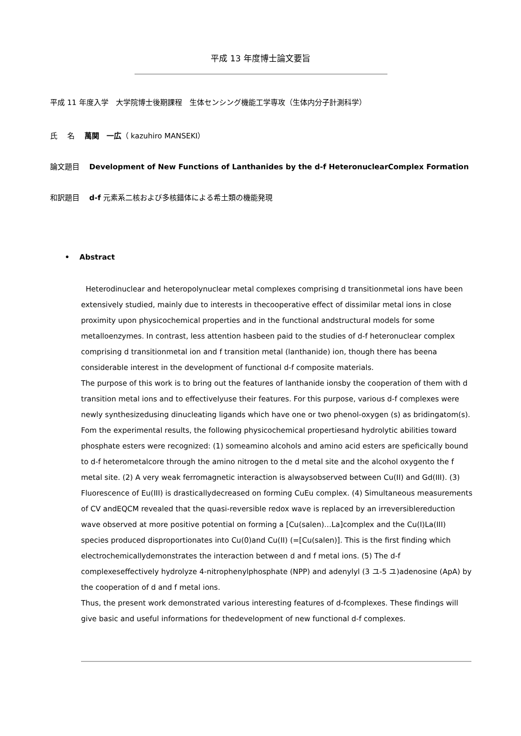平成 13 年度博士論文要旨
平成 11 年度入学　大学院博士後期課程　生体センシング機能工学専攻（生体内分子計測科学）
氏　 名　 萬関　一広（ kazuhiro MANSEKI）
論文題目　 Development of New Functions of Lanthanides by the d-f HeteronuclearComplex Formation
和訳題目　 d-f 元素系二核および多核錯体による希土類の機能発現
•　 Abstract
Heterodinuclear and heteropolynuclear metal complexes comprising d transitionmetal ions have been extensively studied, mainly due to interests in thecooperative effect of dissimilar metal ions in close proximity upon physicochemical properties and in the functional andstructural models for some metalloenzymes. In contrast, less attention hasbeen paid to the studies of d-f heteronuclear complex comprising d transitionmetal ion and f transition metal (lanthanide) ion, though there has beena considerable interest in the development of functional d-f composite materials.
The purpose of this work is to bring out the features of lanthanide ionsby the cooperation of them with d transition metal ions and to effectivelyuse their features. For this purpose, various d-f complexes were newly synthesizedusing dinucleating ligands which have one or two phenol-oxygen (s) as bridingatom(s). Fom the experimental results, the following physicochemical propertiesand hydrolytic abilities toward phosphate esters were recognized: (1) someamino alcohols and amino acid esters are speficically bound to d-f heterometalcore through the amino nitrogen to the d metal site and the alcohol oxygento the f metal site. (2) A very weak ferromagnetic interaction is alwaysobserved between Cu(II) and Gd(III). (3) Fluorescence of Eu(III) is drasticallydecreased on forming CuEu complex. (4) Simultaneous measurements of CV andEQCM revealed that the quasi-reversible redox wave is replaced by an irreversiblereduction wave observed at more positive potential on forming a [Cu(salen)…La]complex and the Cu(I)La(III) species produced disproportionates into Cu(0)and Cu(II) (=[Cu(salen)]. This is the first finding which electrochemicallydemonstrates the interaction between d and f metal ions. (5) The d-f complexeseffectively hydrolyze 4-nitrophenylphosphate (NPP) and adenylyl (3 ユ-5 ユ)adenosine (ApA) by the cooperation of d and f metal ions.
Thus, the present work demonstrated various interesting features of d-fcomplexes. These findings will give basic and useful informations for thedevelopment of new functional d-f complexes.